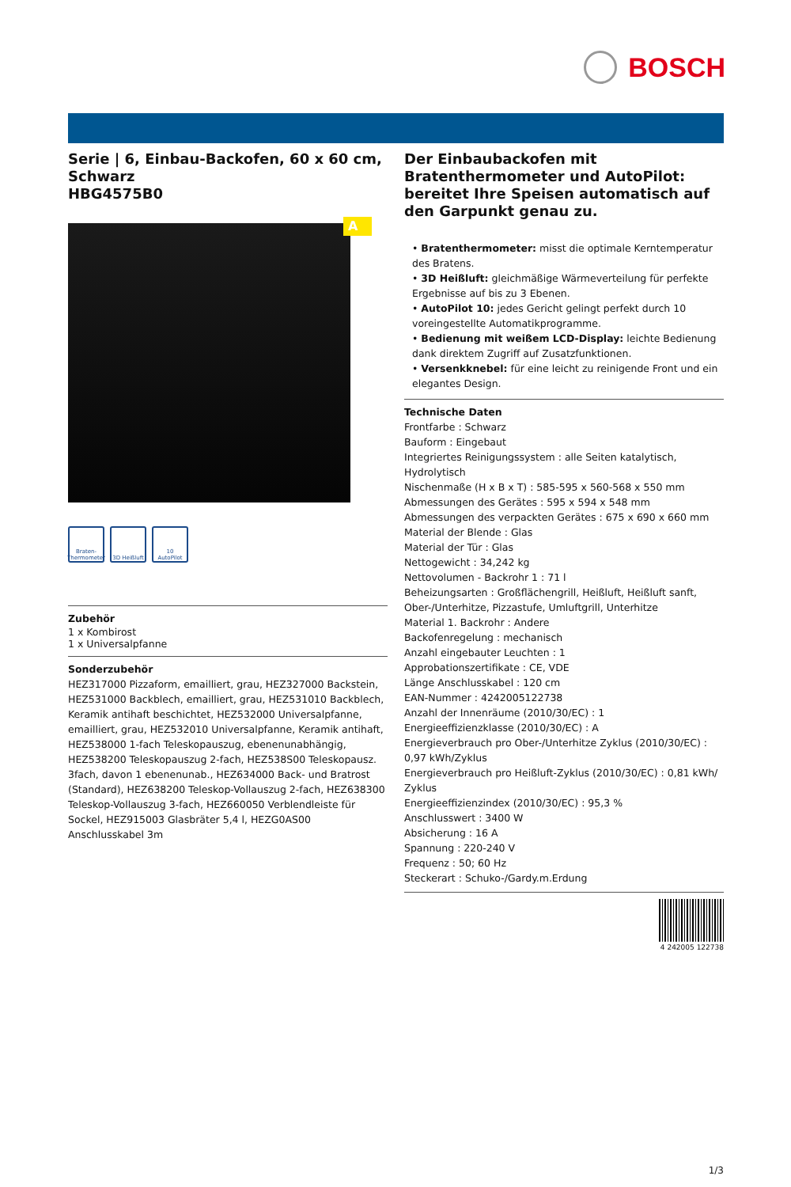BOSCH
Serie | 6, Einbau-Backofen, 60 x 60 cm, Schwarz
HBG4575B0
A
Braten-Thermometer
3D Heißluft
10 AutoPilot
Zubehör
1 x Kombirost
1 x Universalpfanne
Sonderzubehör
HEZ317000 Pizzaform, emailliert, grau, HEZ327000 Backstein, HEZ531000 Backblech, emailliert, grau, HEZ531010 Backblech, Keramik antihaft beschichtet, HEZ532000 Universalpfanne, emailliert, grau, HEZ532010 Universalpfanne, Keramik antihaft, HEZ538000 1-fach Teleskopauszug, ebenenunabhängig, HEZ538200 Teleskopauszug 2-fach, HEZ538S00 Teleskopausz. 3fach, davon 1 ebenenunab., HEZ634000 Back- und Bratrost (Standard), HEZ638200 Teleskop-Vollauszug 2-fach, HEZ638300 Teleskop-Vollauszug 3-fach, HEZ660050 Verblendleiste für Sockel, HEZ915003 Glasbräter 5,4 l, HEZG0AS00 Anschlusskabel 3m
Der Einbaubackofen mit Bratenthermometer und AutoPilot: bereitet Ihre Speisen automatisch auf den Garpunkt genau zu.
• Bratenthermometer: misst die optimale Kerntemperatur des Bratens.
• 3D Heißluft: gleichmäßige Wärmeverteilung für perfekte Ergebnisse auf bis zu 3 Ebenen.
• AutoPilot 10: jedes Gericht gelingt perfekt durch 10 voreingestellte Automatikprogramme.
• Bedienung mit weißem LCD-Display: leichte Bedienung dank direktem Zugriff auf Zusatzfunktionen.
• Versenkknebel: für eine leicht zu reinigende Front und ein elegantes Design.
Technische Daten
Frontfarbe : Schwarz
Bauform : Eingebaut
Integriertes Reinigungssystem : alle Seiten katalytisch, Hydrolytisch
Nischenmaße (H x B x T) : 585-595 x 560-568 x 550 mm
Abmessungen des Gerätes : 595 x 594 x 548 mm
Abmessungen des verpackten Gerätes : 675 x 690 x 660 mm
Material der Blende : Glas
Material der Tür : Glas
Nettogewicht : 34,242 kg
Nettovolumen - Backrohr 1 : 71 l
Beheizungsarten : Großflächengrill, Heißluft, Heißluft sanft, Ober-/Unterhitze, Pizzastufe, Umluftgrill, Unterhitze
Material 1. Backrohr : Andere
Backofenregelung : mechanisch
Anzahl eingebauter Leuchten : 1
Approbationszertifikate : CE, VDE
Länge Anschlusskabel : 120 cm
EAN-Nummer : 4242005122738
Anzahl der Innenräume (2010/30/EC) : 1
Energieeffizienzklasse (2010/30/EC) : A
Energieverbrauch pro Ober-/Unterhitze Zyklus (2010/30/EC) : 0,97 kWh/Zyklus
Energieverbrauch pro Heißluft-Zyklus (2010/30/EC) : 0,81 kWh/ Zyklus
Energieeffizienzindex (2010/30/EC) : 95,3 %
Anschlusswert : 3400 W
Absicherung : 16 A
Spannung : 220-240 V
Frequenz : 50; 60 Hz
Steckerart : Schuko-/Gardy.m.Erdung
4 242005 122738
1/3